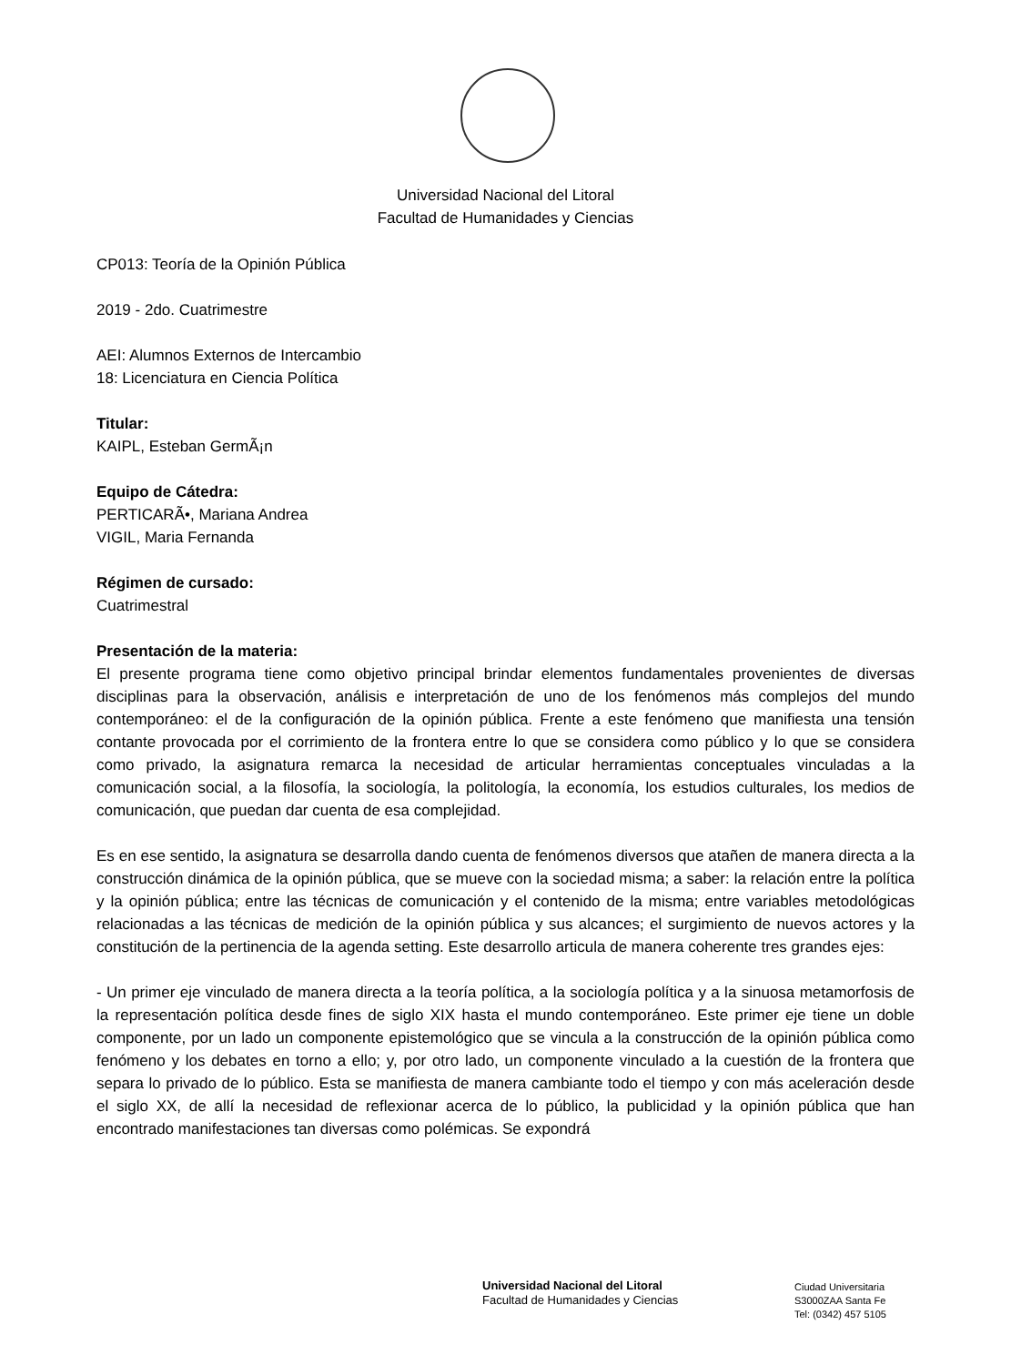Universidad Nacional del Litoral
Facultad de Humanidades y Ciencias
CP013: Teoría de la Opinión Pública
2019 - 2do. Cuatrimestre
AEI: Alumnos Externos de Intercambio
18: Licenciatura en Ciencia Política
Titular:
KAIPL, Esteban GermÃ¡n
Equipo de Cátedra:
PERTICARÃ•, Mariana Andrea
VIGIL, Maria Fernanda
Régimen de cursado:
Cuatrimestral
Presentación de la materia:
El presente programa tiene como objetivo principal brindar elementos fundamentales provenientes de diversas disciplinas para la observación, análisis e interpretación de uno de los fenómenos más complejos del mundo contemporáneo: el de la configuración de la opinión pública. Frente a este fenómeno que manifiesta una tensión contante provocada por el corrimiento de la frontera entre lo que se considera como público y lo que se considera como privado, la asignatura remarca la necesidad de articular herramientas conceptuales vinculadas a la comunicación social, a la filosofía, la sociología, la politología, la economía, los estudios culturales, los medios de comunicación, que puedan dar cuenta de esa complejidad.
Es en ese sentido, la asignatura se desarrolla dando cuenta de fenómenos diversos que atañen de manera directa a la construcción dinámica de la opinión pública, que se mueve con la sociedad misma; a saber: la relación entre la política y la opinión pública; entre las técnicas de comunicación y el contenido de la misma; entre variables metodológicas relacionadas a las técnicas de medición de la opinión pública y sus alcances; el surgimiento de nuevos actores y la constitución de la pertinencia de la agenda setting. Este desarrollo articula de manera coherente tres grandes ejes:
- Un primer eje vinculado de manera directa a la teoría política, a la sociología política y a la sinuosa metamorfosis de la representación política desde fines de siglo XIX hasta el mundo contemporáneo. Este primer eje tiene un doble componente, por un lado un componente epistemológico que se vincula a la construcción de la opinión pública como fenómeno y los debates en torno a ello; y, por otro lado, un componente vinculado a la cuestión de la frontera que separa lo privado de lo público. Esta se manifiesta de manera cambiante todo el tiempo y con más aceleración desde el siglo XX, de allí la necesidad de reflexionar acerca de lo público, la publicidad y la opinión pública que han encontrado manifestaciones tan diversas como polémicas. Se expondrá
Universidad Nacional del Litoral
Facultad de Humanidades y Ciencias
Ciudad Universitaria
S3000ZAA Santa Fe
Tel: (0342) 457 5105